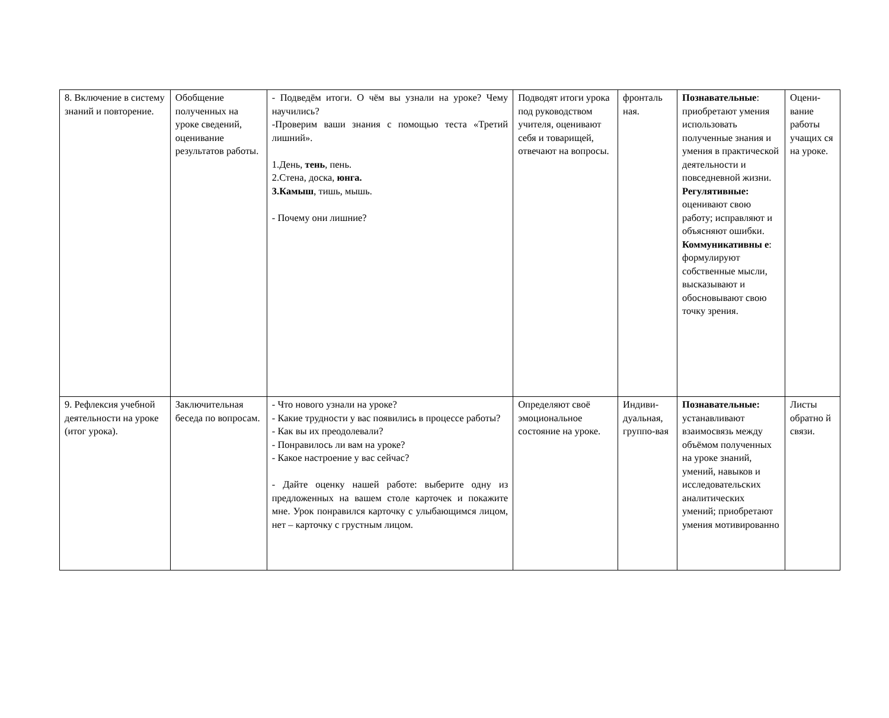| 8. Включение в систему знаний и повторение. | Обобщение полученных на уроке сведений, оценивание результатов работы. | - Подведём итоги. О чём вы узнали на уроке? Чему научились? -Проверим ваши знания с помощью теста «Третий лишний». 1.День, тень , пень. 2.Стена, доска, юнга. 3.Камыш , тишь, мышь. - Почему они лишние? | Подводят итоги урока под руководством учителя, оценивают себя и товарищей, отвечают на вопросы. | фронталь ная. | Познавательные : приобретают умения использовать полученные знания и умения в практической деятельности и повседневной жизни. Регулятивные: оценивают свою работу; исправляют и объясняют ошибки. Коммуникативны е : формулируют собственные мысли, высказывают и обосновывают свою точку зрения. | Оцени-вание работы учащих ся на уроке. |
| 9. Рефлексия учебной деятельности на уроке (итог урока). | Заключительная беседа по вопросам. | - Что нового узнали на уроке? - Какие трудности у вас появились в процессе работы? - Как вы их преодолевали? - Понравилось ли вам на уроке? - Какое настроение у вас сейчас? - Дайте оценку нашей работе: выберите одну из предложенных на вашем столе карточек и покажите мне. Урок понравился карточку с улыбающимся лицом, нет – карточку с грустным лицом. | Определяют своё эмоциональное состояние на уроке. | Индиви-дуальная, группо-вая | Познавательные: устанавливают взаимосвязь между объёмом полученных на уроке знаний, умений, навыков и исследовательских аналитических умений; приобретают умения мотивированно | Листы обратно й связи. |